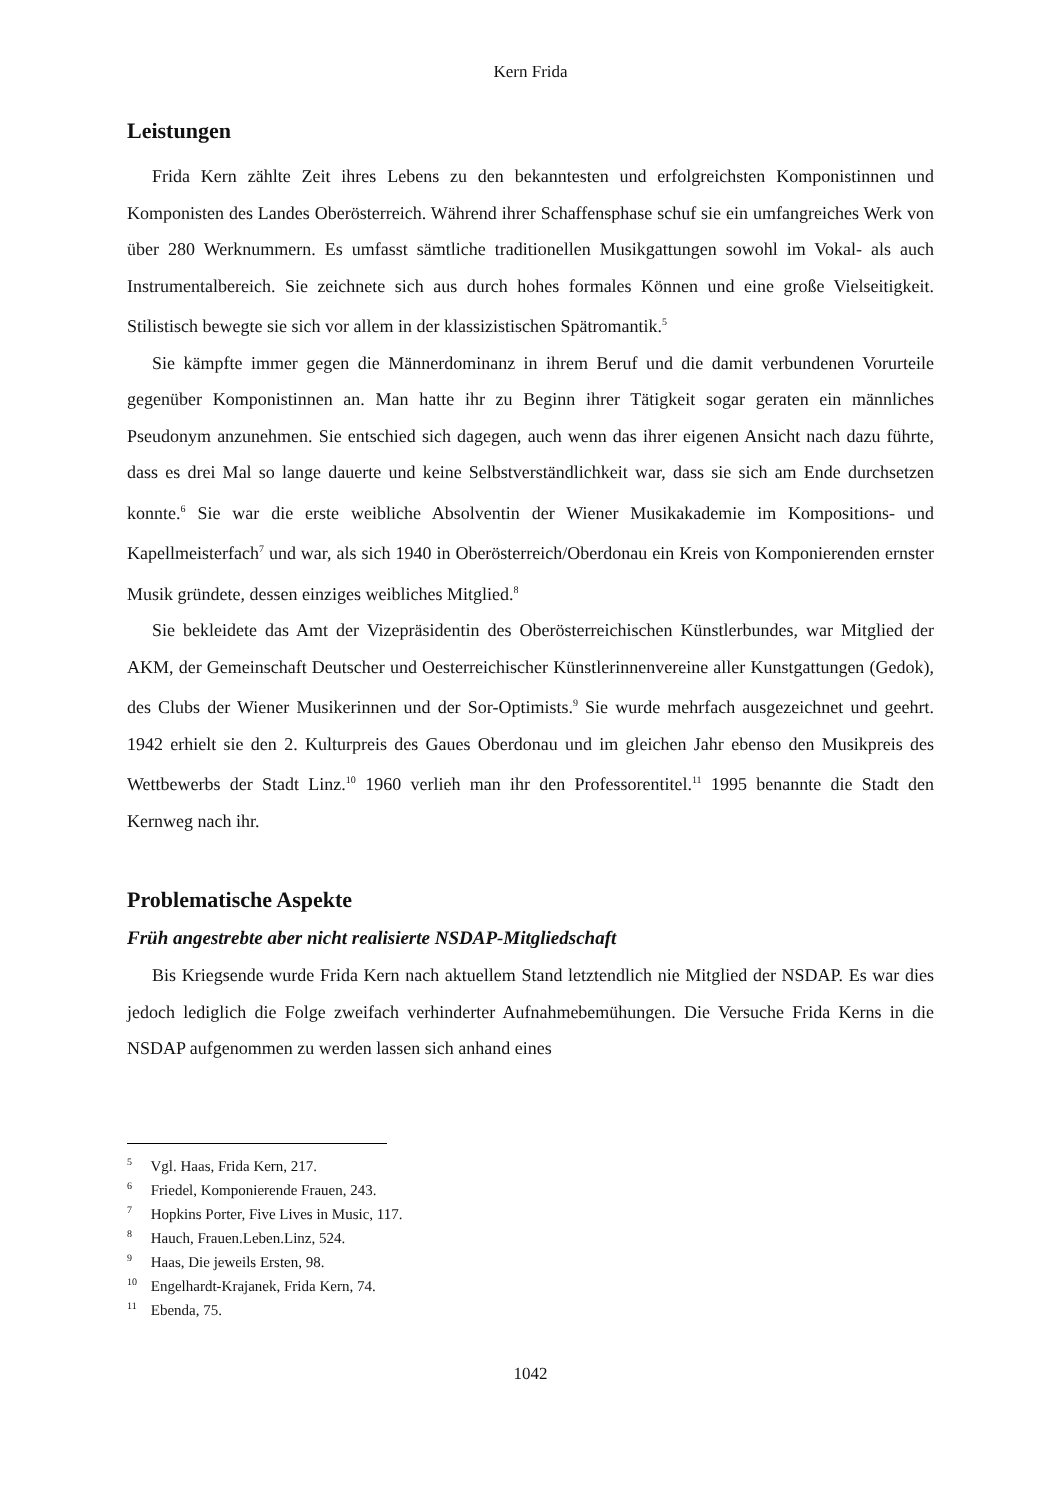Kern Frida
Leistungen
Frida Kern zählte Zeit ihres Lebens zu den bekanntesten und erfolgreichsten Komponistinnen und Komponisten des Landes Oberösterreich. Während ihrer Schaffensphase schuf sie ein umfangreiches Werk von über 280 Werknummern. Es umfasst sämtliche traditionellen Musikgattungen sowohl im Vokal- als auch Instrumentalbereich. Sie zeichnete sich aus durch hohes formales Können und eine große Vielseitigkeit. Stilistisch bewegte sie sich vor allem in der klassizistischen Spätromantik.<sup>5</sup>
Sie kämpfte immer gegen die Männerdominanz in ihrem Beruf und die damit verbundenen Vorurteile gegenüber Komponistinnen an. Man hatte ihr zu Beginn ihrer Tätigkeit sogar geraten ein männliches Pseudonym anzunehmen. Sie entschied sich dagegen, auch wenn das ihrer eigenen Ansicht nach dazu führte, dass es drei Mal so lange dauerte und keine Selbstverständlichkeit war, dass sie sich am Ende durchsetzen konnte.<sup>6</sup> Sie war die erste weibliche Absolventin der Wiener Musikakademie im Kompositions- und Kapellmeisterfach<sup>7</sup> und war, als sich 1940 in Oberösterreich/Oberdonau ein Kreis von Komponierenden ernster Musik gründete, dessen einziges weibliches Mitglied.<sup>8</sup>
Sie bekleidete das Amt der Vizepräsidentin des Oberösterreichischen Künstlerbundes, war Mitglied der AKM, der Gemeinschaft Deutscher und Oesterreichischer Künstlerinnenvereine aller Kunstgattungen (Gedok), des Clubs der Wiener Musikerinnen und der Sor-Optimists.<sup>9</sup> Sie wurde mehrfach ausgezeichnet und geehrt. 1942 erhielt sie den 2. Kulturpreis des Gaues Oberdonau und im gleichen Jahr ebenso den Musikpreis des Wettbewerbs der Stadt Linz.<sup>10</sup> 1960 verlieh man ihr den Professorentitel.<sup>11</sup> 1995 benannte die Stadt den Kernweg nach ihr.
Problematische Aspekte
Früh angestrebte aber nicht realisierte NSDAP-Mitgliedschaft
Bis Kriegsende wurde Frida Kern nach aktuellem Stand letztendlich nie Mitglied der NSDAP. Es war dies jedoch lediglich die Folge zweifach verhinderter Aufnahmebemühungen. Die Versuche Frida Kerns in die NSDAP aufgenommen zu werden lassen sich anhand eines
<sup>5</sup> Vgl. Haas, Frida Kern, 217.
<sup>6</sup> Friedel, Komponierende Frauen, 243.
<sup>7</sup> Hopkins Porter, Five Lives in Music, 117.
<sup>8</sup> Hauch, Frauen.Leben.Linz, 524.
<sup>9</sup> Haas, Die jeweils Ersten, 98.
<sup>10</sup> Engelhardt-Krajanek, Frida Kern, 74.
<sup>11</sup> Ebenda, 75.
1042